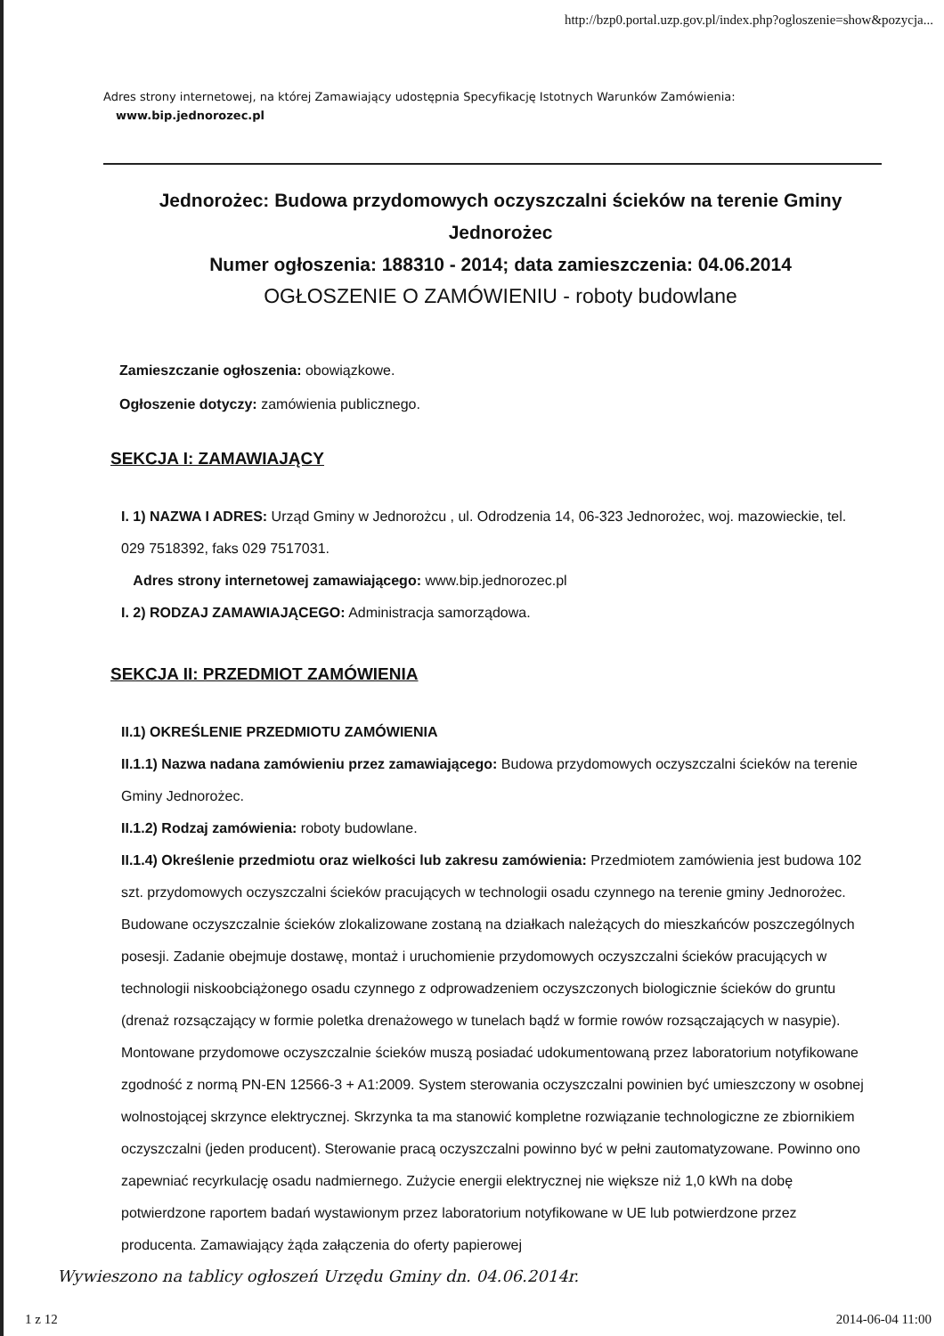http://bzp0.portal.uzp.gov.pl/index.php?ogloszenie=show&pozycja...
Adres strony internetowej, na której Zamawiający udostępnia Specyfikację Istotnych Warunków Zamówienia:
www.bip.jednorozec.pl
Jednorożec: Budowa przydomowych oczyszczalni ścieków na terenie Gminy Jednorożec
Numer ogłoszenia: 188310 - 2014; data zamieszczenia: 04.06.2014
OGŁOSZENIE O ZAMÓWIENIU - roboty budowlane
Zamieszczanie ogłoszenia: obowiązkowe.
Ogłoszenie dotyczy: zamówienia publicznego.
SEKCJA I: ZAMAWIAJĄCY
I. 1) NAZWA I ADRES: Urząd Gminy w Jednorożcu , ul. Odrodzenia 14, 06-323 Jednorożec, woj. mazowieckie, tel. 029 7518392, faks 029 7517031.
Adres strony internetowej zamawiającego: www.bip.jednorozec.pl
I. 2) RODZAJ ZAMAWIAJĄCEGO: Administracja samorządowa.
SEKCJA II: PRZEDMIOT ZAMÓWIENIA
II.1) OKREŚLENIE PRZEDMIOTU ZAMÓWIENIA
II.1.1) Nazwa nadana zamówieniu przez zamawiającego: Budowa przydomowych oczyszczalni ścieków na terenie Gminy Jednorożec.
II.1.2) Rodzaj zamówienia: roboty budowlane.
II.1.4) Określenie przedmiotu oraz wielkości lub zakresu zamówienia: Przedmiotem zamówienia jest budowa 102 szt. przydomowych oczyszczalni ścieków pracujących w technologii osadu czynnego na terenie gminy Jednorożec. Budowane oczyszczalnie ścieków zlokalizowane zostaną na działkach należących do mieszkańców poszczególnych posesji. Zadanie obejmuje dostawę, montaż i uruchomienie przydomowych oczyszczalni ścieków pracujących w technologii niskoobciążonego osadu czynnego z odprowadzeniem oczyszczonych biologicznie ścieków do gruntu (drenaż rozsączający w formie poletka drenażowego w tunelach bądź w formie rowów rozsączających w nasypie). Montowane przydomowe oczyszczalnie ścieków muszą posiadać udokumentowaną przez laboratorium notyfikowane zgodność z normą PN-EN 12566-3 + A1:2009. System sterowania oczyszczalni powinien być umieszczony w osobnej wolnostojącej skrzynce elektrycznej. Skrzynka ta ma stanowić kompletne rozwiązanie technologiczne ze zbiornikiem oczyszczalni (jeden producent). Sterowanie pracą oczyszczalni powinno być w pełni zautomatyzowane. Powinno ono zapewniać recyrkulację osadu nadmiernego. Zużycie energii elektrycznej nie większe niż 1,0 kWh na dobę potwierdzone raportem badań wystawionym przez laboratorium notyfikowane w UE lub potwierdzone przez producenta. Zamawiający żąda załączenia do oferty papierowej
Wywieszono na tablicy ogłoszeń Urzędu Gminy dn. 04.06.2014r.
1 z 12 2014-06-04 11:00